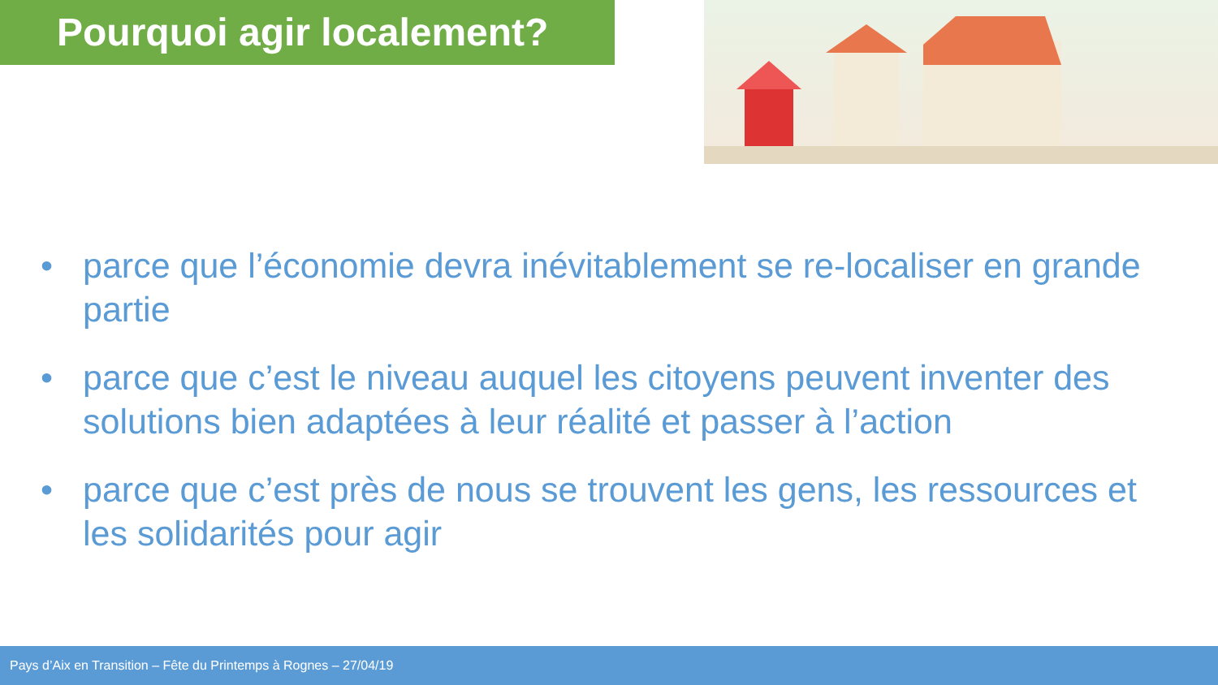Pourquoi agir localement?
• parce que l’économie devra inévitablement se re-localiser en grande partie
• parce que c’est le niveau auquel les citoyens peuvent inventer des solutions bien adaptées à leur réalité et passer à l’action
• parce que c’est près de nous se trouvent les gens, les ressources et les solidarités pour agir
Pays d’Aix en Transition – Fête du Printemps à Rognes – 27/04/19